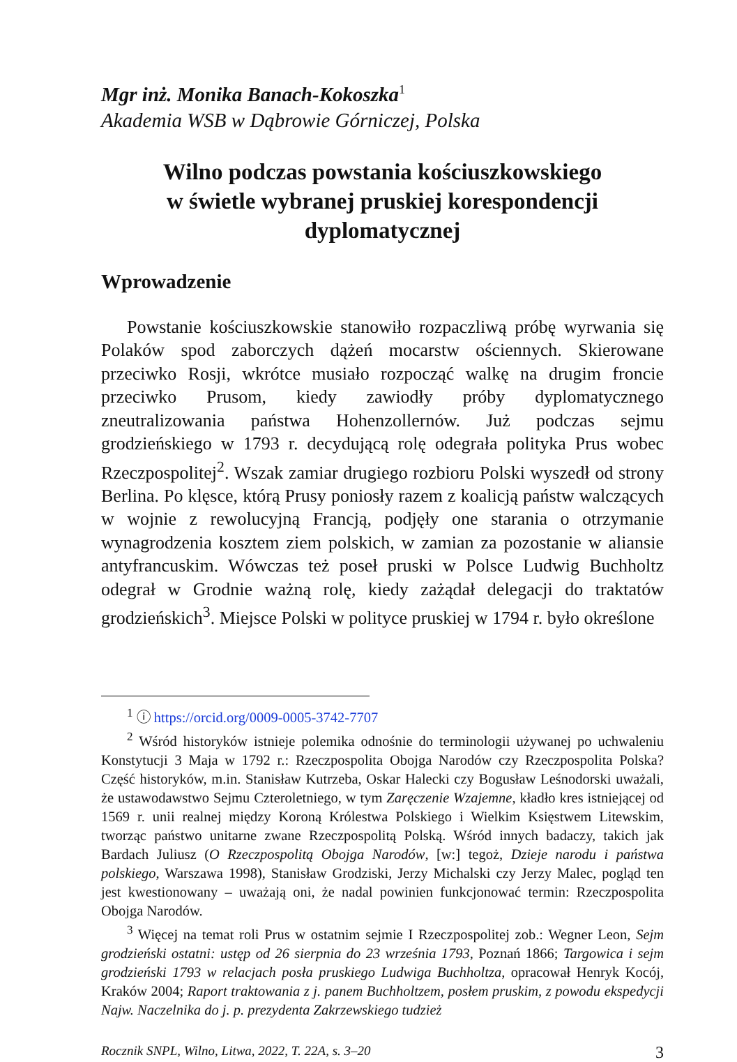Mgr inż. Monika Banach-Kokoszka<sup>1</sup>
Akademia WSB w Dąbrowie Górniczej, Polska
Wilno podczas powstania kościuszkowskiego
w świetle wybranej pruskiej korespondencji
dyplomatycznej
Wprowadzenie
Powstanie kościuszkowskie stanowiło rozpaczliwą próbę wyrwania się Polaków spod zaborczych dążeń mocarstw ościennych. Skierowane przeciwko Rosji, wkrótce musiało rozpocząć walkę na drugim froncie przeciwko Prusom, kiedy zawiodły próby dyplomatycznego zneutralizowania państwa Hohenzollernów. Już podczas sejmu grodzieńskiego w 1793 r. decydującą rolę odegrała polityka Prus wobec Rzeczpospolitej<sup>2</sup>. Wszak zamiar drugiego rozbioru Polski wyszedł od strony Berlina. Po klęsce, którą Prusy poniosły razem z koalicją państw walczących w wojnie z rewolucyjną Francją, podjęły one starania o otrzymanie wynagrodzenia kosztem ziem polskich, w zamian za pozostanie w aliansie antyfrancuskim. Wówczas też poseł pruski w Polsce Ludwig Buchholtz odegrał w Grodnie ważną rolę, kiedy zażądał delegacji do traktatów grodzieńskich<sup>3</sup>. Miejsce Polski w polityce pruskiej w 1794 r. było określone
<sup>1</sup> ⓘ https://orcid.org/0009-0005-3742-7707
<sup>2</sup> Wśród historyków istnieje polemika odnośnie do terminologii używanej po uchwaleniu Konstytucji 3 Maja w 1792 r.: Rzeczpospolita Obojga Narodów czy Rzeczpospolita Polska? Część historyków, m.in. Stanisław Kutrzeba, Oskar Halecki czy Bogusław Leśnodorski uważali, że ustawodawstwo Sejmu Czteroletniego, w tym Zaręczenie Wzajemne, kładło kres istniejącej od 1569 r. unii realnej między Koroną Królestwa Polskiego i Wielkim Księstwem Litewskim, tworząc państwo unitarne zwane Rzeczpospolitą Polską. Wśród innych badaczy, takich jak Bardach Juliusz (O Rzeczpospolitą Obojga Narodów, [w:] tegoż, Dzieje narodu i państwa polskiego, Warszawa 1998), Stanisław Grodziski, Jerzy Michalski czy Jerzy Malec, pogląd ten jest kwestionowany – uważają oni, że nadal powinien funkcjonować termin: Rzeczpospolita Obojga Narodów.
<sup>3</sup> Więcej na temat roli Prus w ostatnim sejmie I Rzeczpospolitej zob.: Wegner Leon, Sejm grodzieński ostatni: ustęp od 26 sierpnia do 23 września 1793, Poznań 1866; Targowica i sejm grodzieński 1793 w relacjach posła pruskiego Ludwiga Buchholtza, opracował Henryk Kocój, Kraków 2004; Raport traktowania z j. panem Buchholtzem, posłem pruskim, z powodu ekspedycji Najw. Naczelnika do j. p. prezydenta Zakrzewskiego tudzież
Rocznik SNPL, Wilno, Litwa, 2022, T. 22A, s. 3–20 3